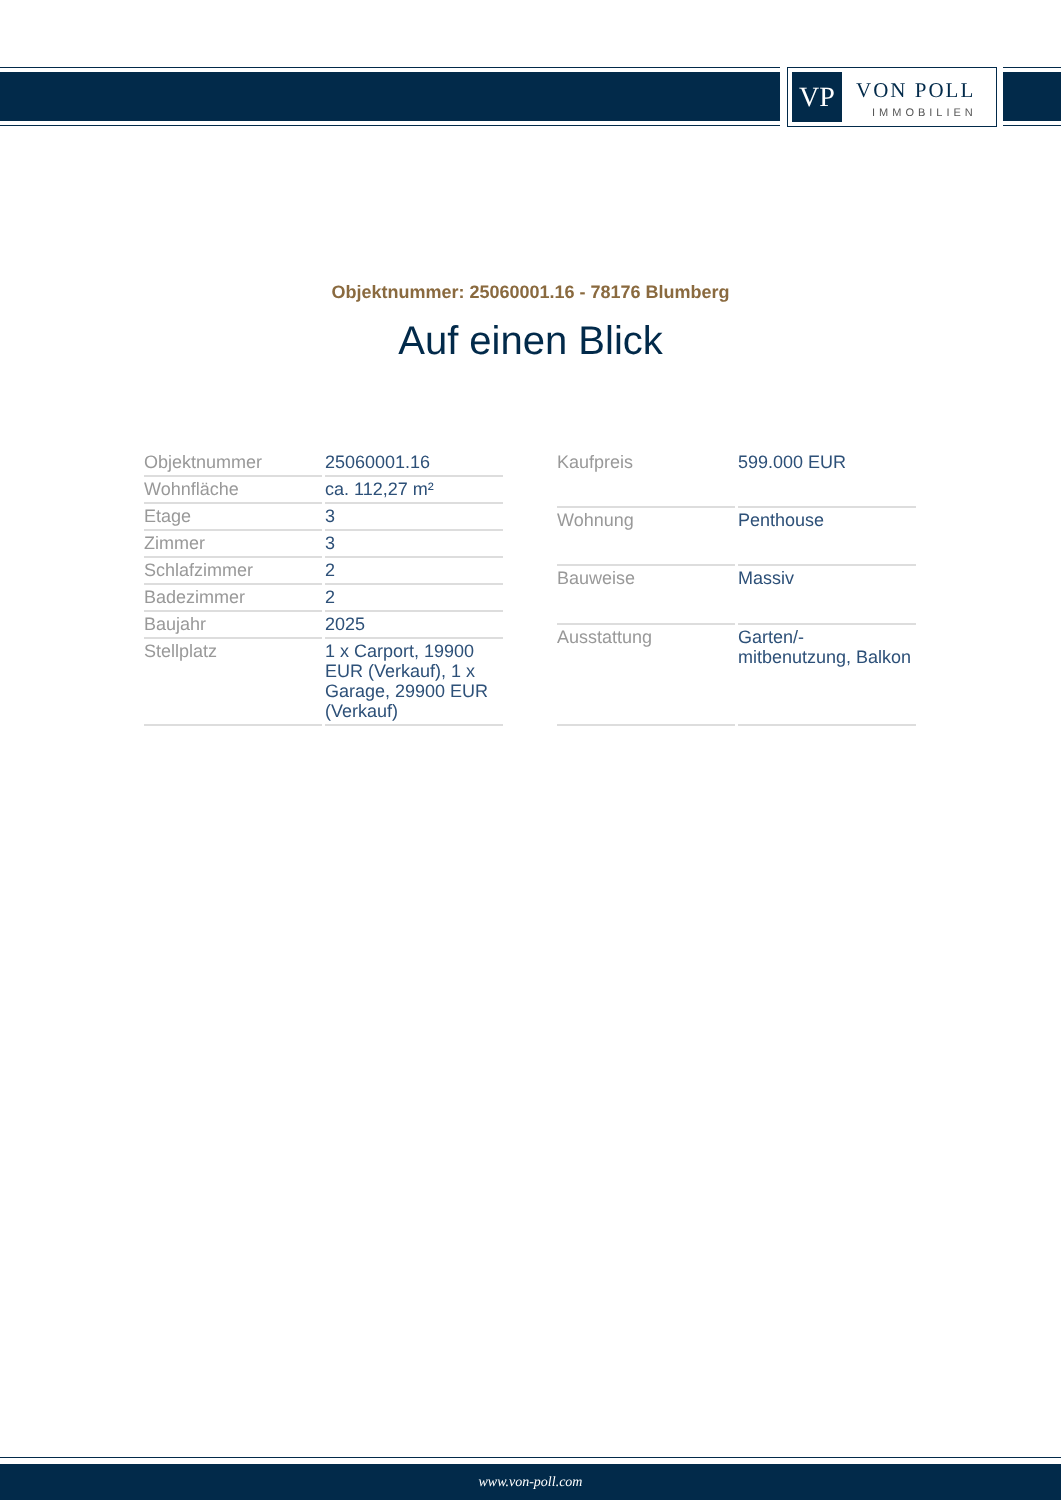VP VON POLL
IMMOBILIEN
Objektnummer: 25060001.16 - 78176 Blumberg
Auf einen Blick
| Objektnummer | 25060001.16 |
| Wohnfläche | ca. 112,27 m² |
| Etage | 3 |
| Zimmer | 3 |
| Schlafzimmer | 2 |
| Badezimmer | 2 |
| Baujahr | 2025 |
| Stellplatz | 1 x Carport, 19900 EUR (Verkauf), 1 x Garage, 29900 EUR (Verkauf) |
| Kaufpreis | 599.000 EUR |
| Wohnung | Penthouse |
| Bauweise | Massiv |
| Ausstattung | Garten/-mitbenutzung, Balkon |
www.von-poll.com